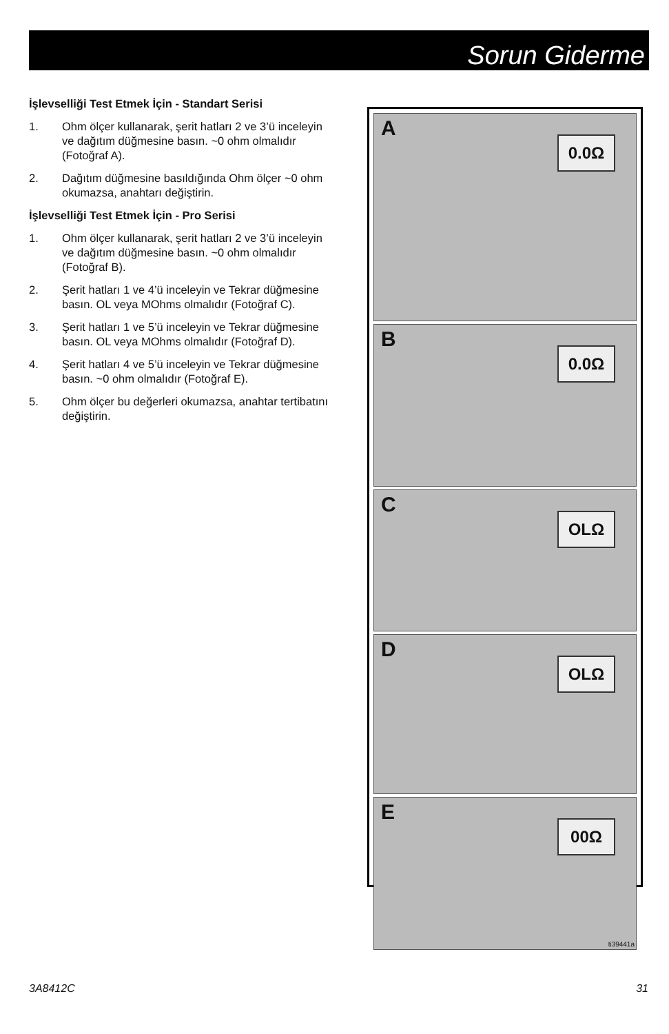Sorun Giderme
İşlevselliği Test Etmek İçin - Standart Serisi
1. Ohm ölçer kullanarak, şerit hatları 2 ve 3’ü inceleyin ve dağıtım düğmesine basın. ~0 ohm olmalıdır (Fotoğraf A).
2. Dağıtım düğmesine basıldığında Ohm ölçer ~0 ohm okumazsa, anahtarı değiştirin.
İşlevselliği Test Etmek İçin - Pro Serisi
1. Ohm ölçer kullanarak, şerit hatları 2 ve 3’ü inceleyin ve dağıtım düğmesine basın. ~0 ohm olmalıdır (Fotoğraf B).
2. Şerit hatları 1 ve 4’ü inceleyin ve Tekrar düğmesine basın. OL veya MOhms olmalıdır (Fotoğraf C).
3. Şerit hatları 1 ve 5’ü inceleyin ve Tekrar düğmesine basın. OL veya MOhms olmalıdır (Fotoğraf D).
4. Şerit hatları 4 ve 5’ü inceleyin ve Tekrar düğmesine basın. ~0 ohm olmalıdır (Fotoğraf E).
5. Ohm ölçer bu değerleri okumazsa, anahtar tertibatını değiştirin.
A
0.0Ω
B
0.0Ω
C
OLΩ
D
OLΩ
E
00Ω
ti39441a
3A8412C 31